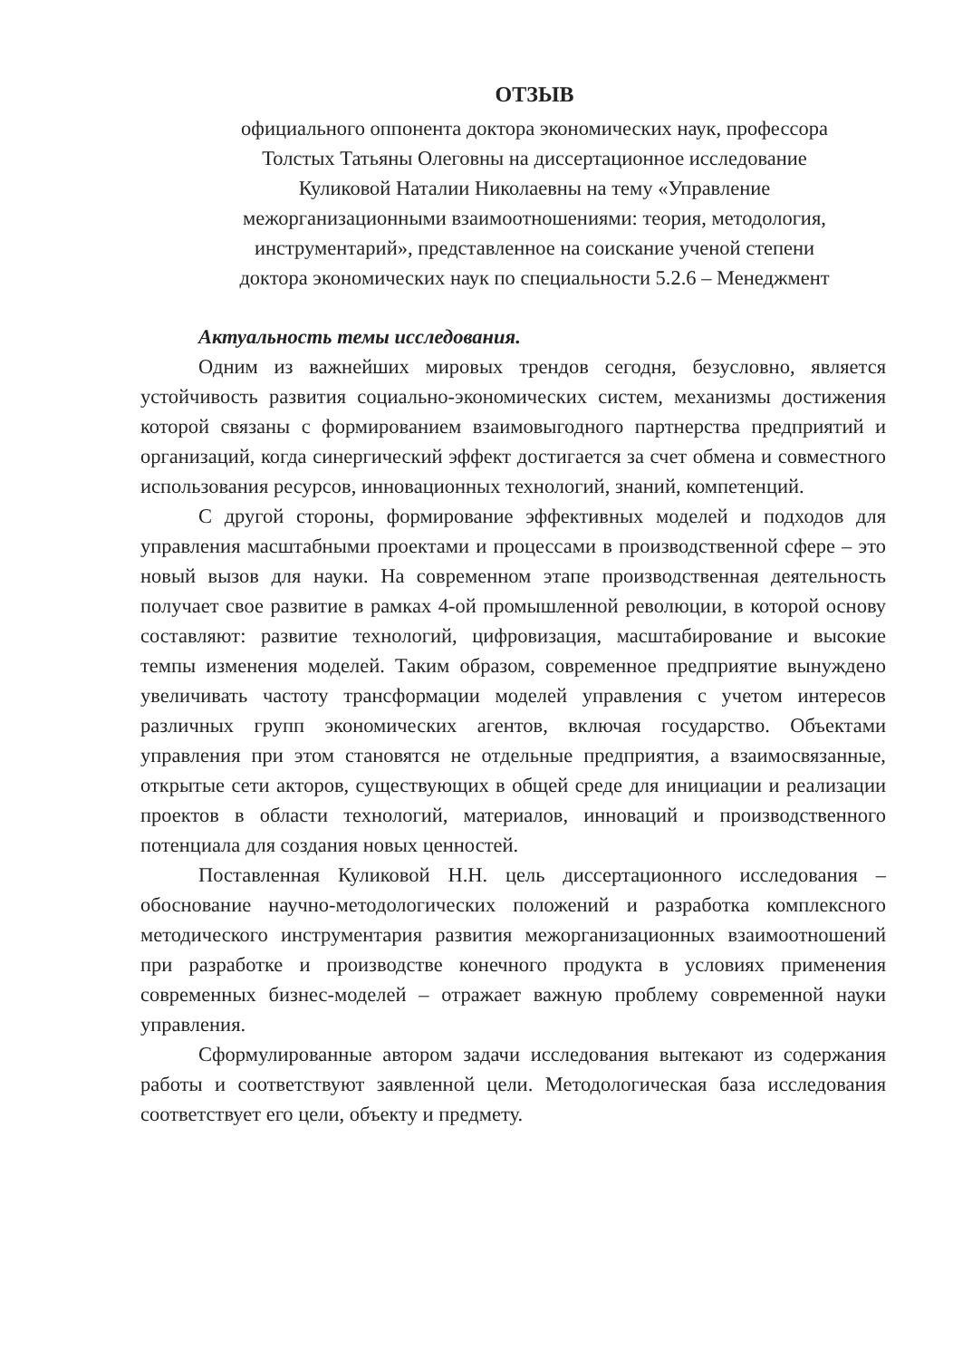ОТЗЫВ
официального оппонента доктора экономических наук, профессора
Толстых Татьяны Олеговны на диссертационное исследование
Куликовой Наталии Николаевны на тему «Управление
межорганизационными взаимоотношениями: теория, методология,
инструментарий», представленное на соискание ученой степени
доктора экономических наук по специальности 5.2.6 – Менеджмент
Актуальность темы исследования.
Одним из важнейших мировых трендов сегодня, безусловно, является устойчивость развития социально-экономических систем, механизмы достижения которой связаны с формированием взаимовыгодного партнерства предприятий и организаций, когда синергический эффект достигается за счет обмена и совместного использования ресурсов, инновационных технологий, знаний, компетенций.
С другой стороны, формирование эффективных моделей и подходов для управления масштабными проектами и процессами в производственной сфере – это новый вызов для науки. На современном этапе производственная деятельность получает свое развитие в рамках 4-ой промышленной революции, в которой основу составляют: развитие технологий, цифровизация, масштабирование и высокие темпы изменения моделей. Таким образом, современное предприятие вынуждено увеличивать частоту трансформации моделей управления с учетом интересов различных групп экономических агентов, включая государство. Объектами управления при этом становятся не отдельные предприятия, а взаимосвязанные, открытые сети акторов, существующих в общей среде для инициации и реализации проектов в области технологий, материалов, инноваций и производственного потенциала для создания новых ценностей.
Поставленная Куликовой Н.Н. цель диссертационного исследования – обоснование научно-методологических положений и разработка комплексного методического инструментария развития межорганизационных взаимоотношений при разработке и производстве конечного продукта в условиях применения современных бизнес-моделей – отражает важную проблему современной науки управления.
Сформулированные автором задачи исследования вытекают из содержания работы и соответствуют заявленной цели. Методологическая база исследования соответствует его цели, объекту и предмету.